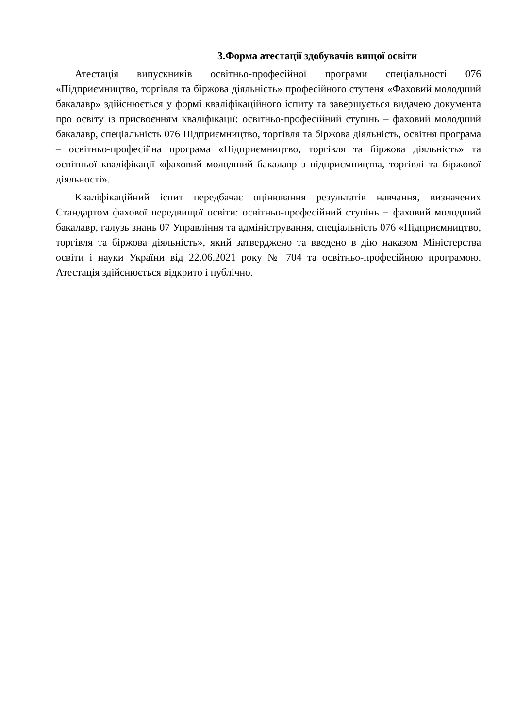3.Форма атестації здобувачів вищої освіти
Атестація випускників освітньо-професійної програми спеціальності 076 «Підприємництво, торгівля та біржова діяльність» професійного ступеня «Фаховий молодший бакалавр» здійснюється у формі кваліфікаційного іспиту та завершується видачею документа про освіту із присвоєнням кваліфікації: освітньо-професійний ступінь – фаховий молодший бакалавр, спеціальність 076 Підприємництво, торгівля та біржова діяльність, освітня програма – освітньо-професійна програма «Підприємництво, торгівля та біржова діяльність» та освітньої кваліфікації «фаховий молодший бакалавр з підприємництва, торгівлі та біржової діяльності».
Кваліфікаційний іспит передбачає оцінювання результатів навчання, визначених Стандартом фахової передвищої освіти: освітньо-професійний ступінь − фаховий молодший бакалавр, галузь знань 07 Управління та адміністрування, спеціальність 076 «Підприємництво, торгівля та біржова діяльність», який затверджено та введено в дію наказом Міністерства освіти і науки України від 22.06.2021 року № 704 та освітньо-професійною програмою. Атестація здійснюється відкрито і публічно.